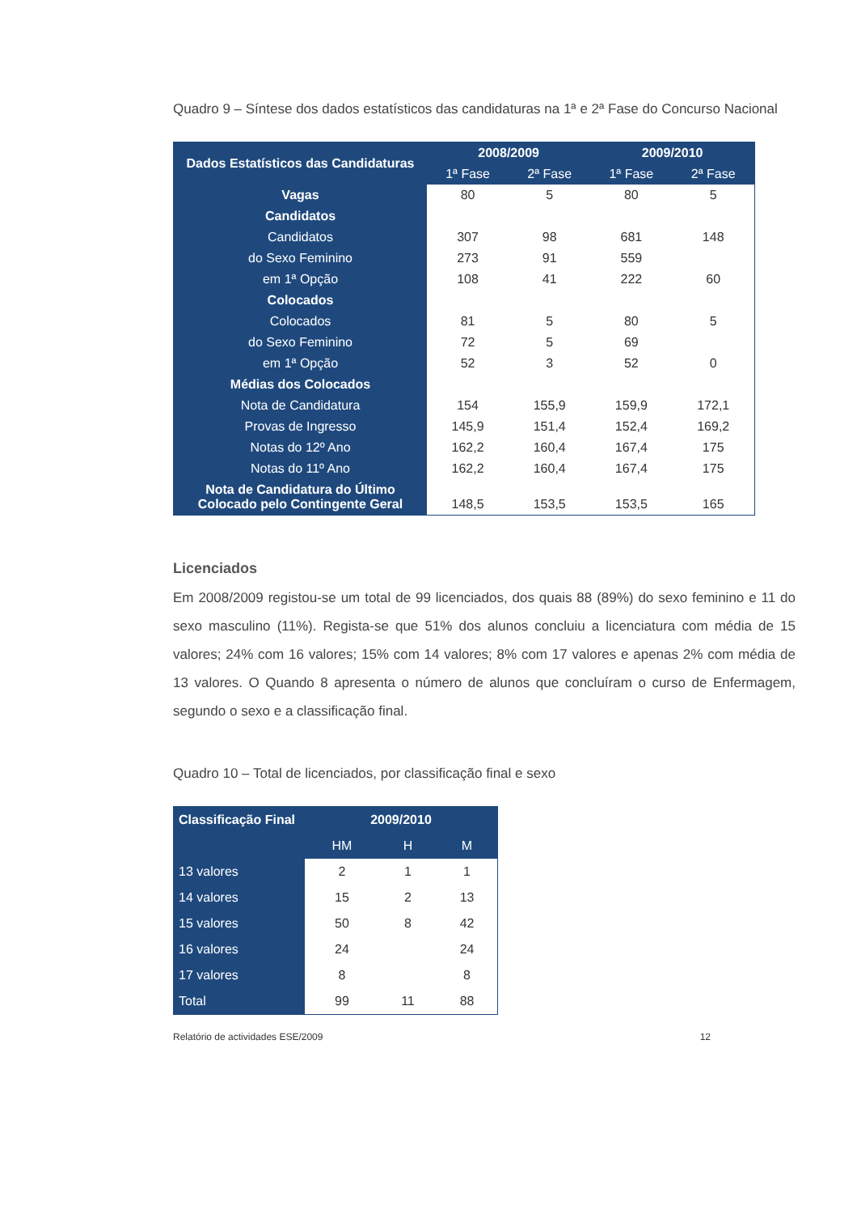Quadro 9 – Síntese dos dados estatísticos das candidaturas na 1ª e 2ª Fase do Concurso Nacional
| Dados Estatísticos das Candidaturas | 2008/2009 | | 2009/2010 | |
| --- | --- | --- | --- | --- |
| | 1ª Fase | 2ª Fase | 1ª Fase | 2ª Fase |
| Vagas | 80 | 5 | 80 | 5 |
| Candidatos | | | | |
| Candidatos | 307 | 98 | 681 | 148 |
| do Sexo Feminino | 273 | 91 | 559 | |
| em 1ª Opção | 108 | 41 | 222 | 60 |
| Colocados | | | | |
| Colocados | 81 | 5 | 80 | 5 |
| do Sexo Feminino | 72 | 5 | 69 | |
| em 1ª Opção | 52 | 3 | 52 | 0 |
| Médias dos Colocados | | | | |
| Nota de Candidatura | 154 | 155,9 | 159,9 | 172,1 |
| Provas de Ingresso | 145,9 | 151,4 | 152,4 | 169,2 |
| Notas do 12º Ano | 162,2 | 160,4 | 167,4 | 175 |
| Notas do 11º Ano | 162,2 | 160,4 | 167,4 | 175 |
| Nota de Candidatura do Último Colocado pelo Contingente Geral | 148,5 | 153,5 | 153,5 | 165 |
Licenciados
Em 2008/2009 registou-se um total de 99 licenciados, dos quais 88 (89%) do sexo feminino e 11 do sexo masculino (11%). Regista-se que 51% dos alunos concluiu a licenciatura com média de 15 valores; 24% com 16 valores; 15% com 14 valores; 8% com 17 valores e apenas 2% com média de 13 valores. O Quando 8 apresenta o número de alunos que concluíram o curso de Enfermagem, segundo o sexo e a classificação final.
Quadro 10 – Total de licenciados, por classificação final e sexo
| Classificação Final | 2009/2010 | | |
| --- | --- | --- | --- |
| | HM | H | M |
| 13 valores | 2 | 1 | 1 |
| 14 valores | 15 | 2 | 13 |
| 15 valores | 50 | 8 | 42 |
| 16 valores | 24 | | 24 |
| 17 valores | 8 | | 8 |
| Total | 99 | 11 | 88 |
Relatório de actividades ESE/2009 12